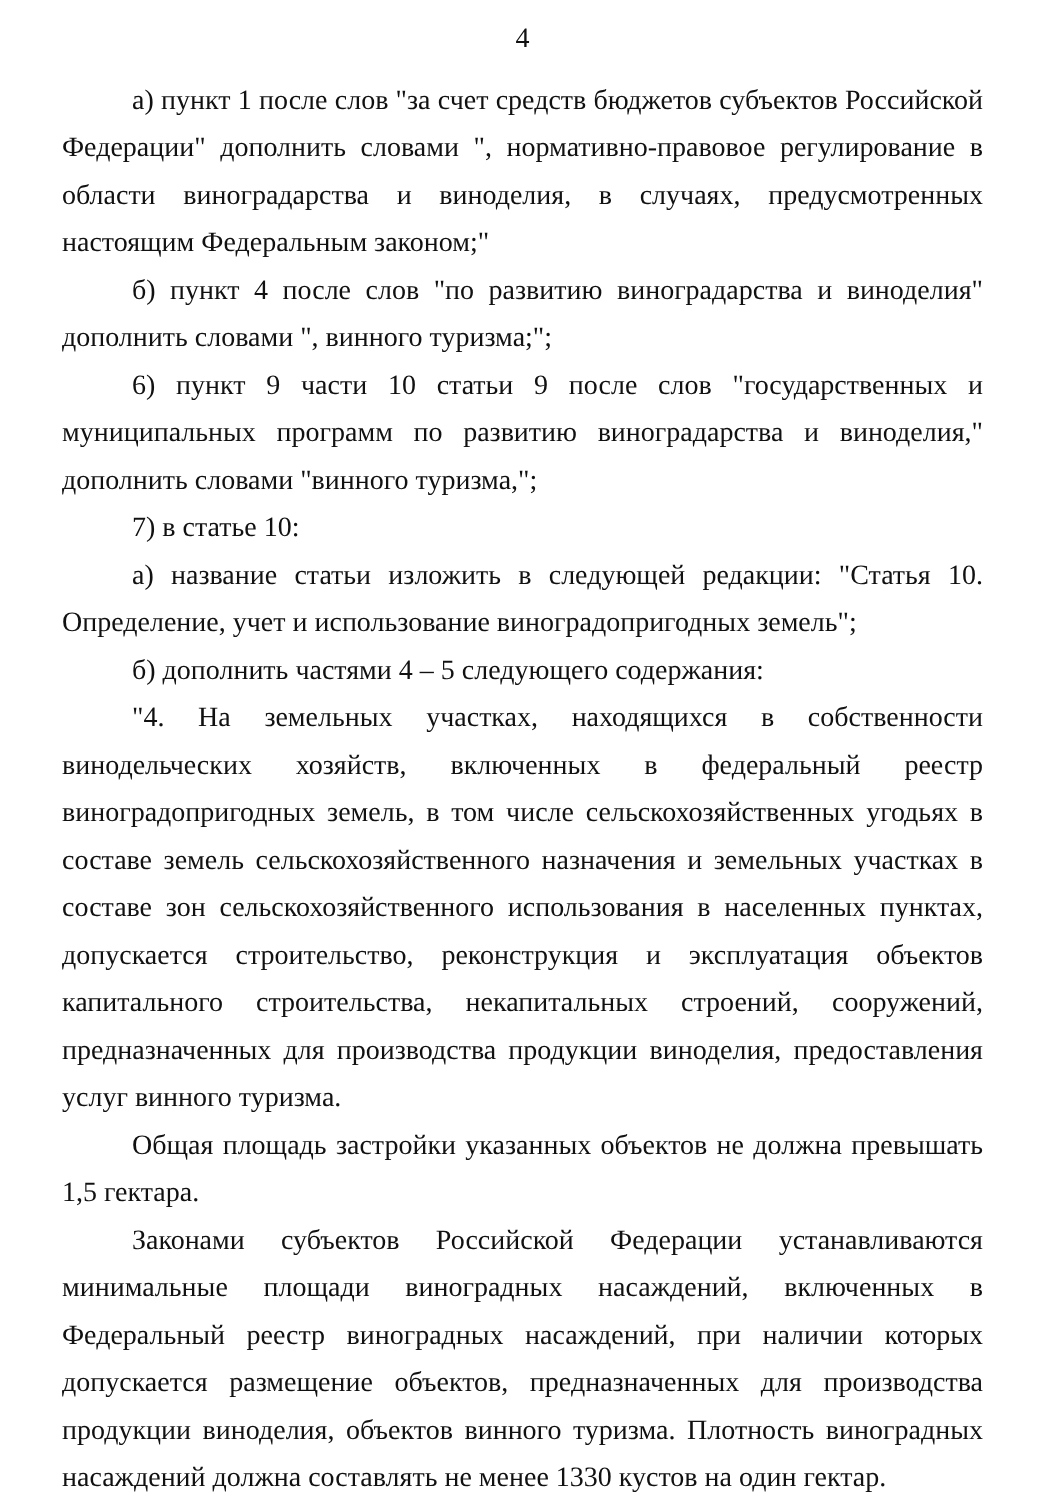4
а) пункт 1 после слов "за счет средств бюджетов субъектов Российской Федерации" дополнить словами ", нормативно-правовое регулирование в области виноградарства и виноделия, в случаях, предусмотренных настоящим Федеральным законом;"
б) пункт 4 после слов "по развитию виноградарства и виноделия" дополнить словами ", винного туризма;";
6) пункт 9 части 10 статьи 9 после слов "государственных и муниципальных программ по развитию виноградарства и виноделия," дополнить словами "винного туризма,";
7) в статье 10:
а) название статьи изложить в следующей редакции: "Статья 10. Определение, учет и использование виноградопригодных земель";
б) дополнить частями 4 – 5 следующего содержания:
"4. На земельных участках, находящихся в собственности винодельческих хозяйств, включенных в федеральный реестр виноградопригодных земель, в том числе сельскохозяйственных угодьях в составе земель сельскохозяйственного назначения и земельных участках в составе зон сельскохозяйственного использования в населенных пунктах, допускается строительство, реконструкция и эксплуатация объектов капитального строительства, некапитальных строений, сооружений, предназначенных для производства продукции виноделия, предоставления услуг винного туризма.
Общая площадь застройки указанных объектов не должна превышать 1,5 гектара.
Законами субъектов Российской Федерации устанавливаются минимальные площади виноградных насаждений, включенных в Федеральный реестр виноградных насаждений, при наличии которых допускается размещение объектов, предназначенных для производства продукции виноделия, объектов винного туризма. Плотность виноградных насаждений должна составлять не менее 1330 кустов на один гектар.